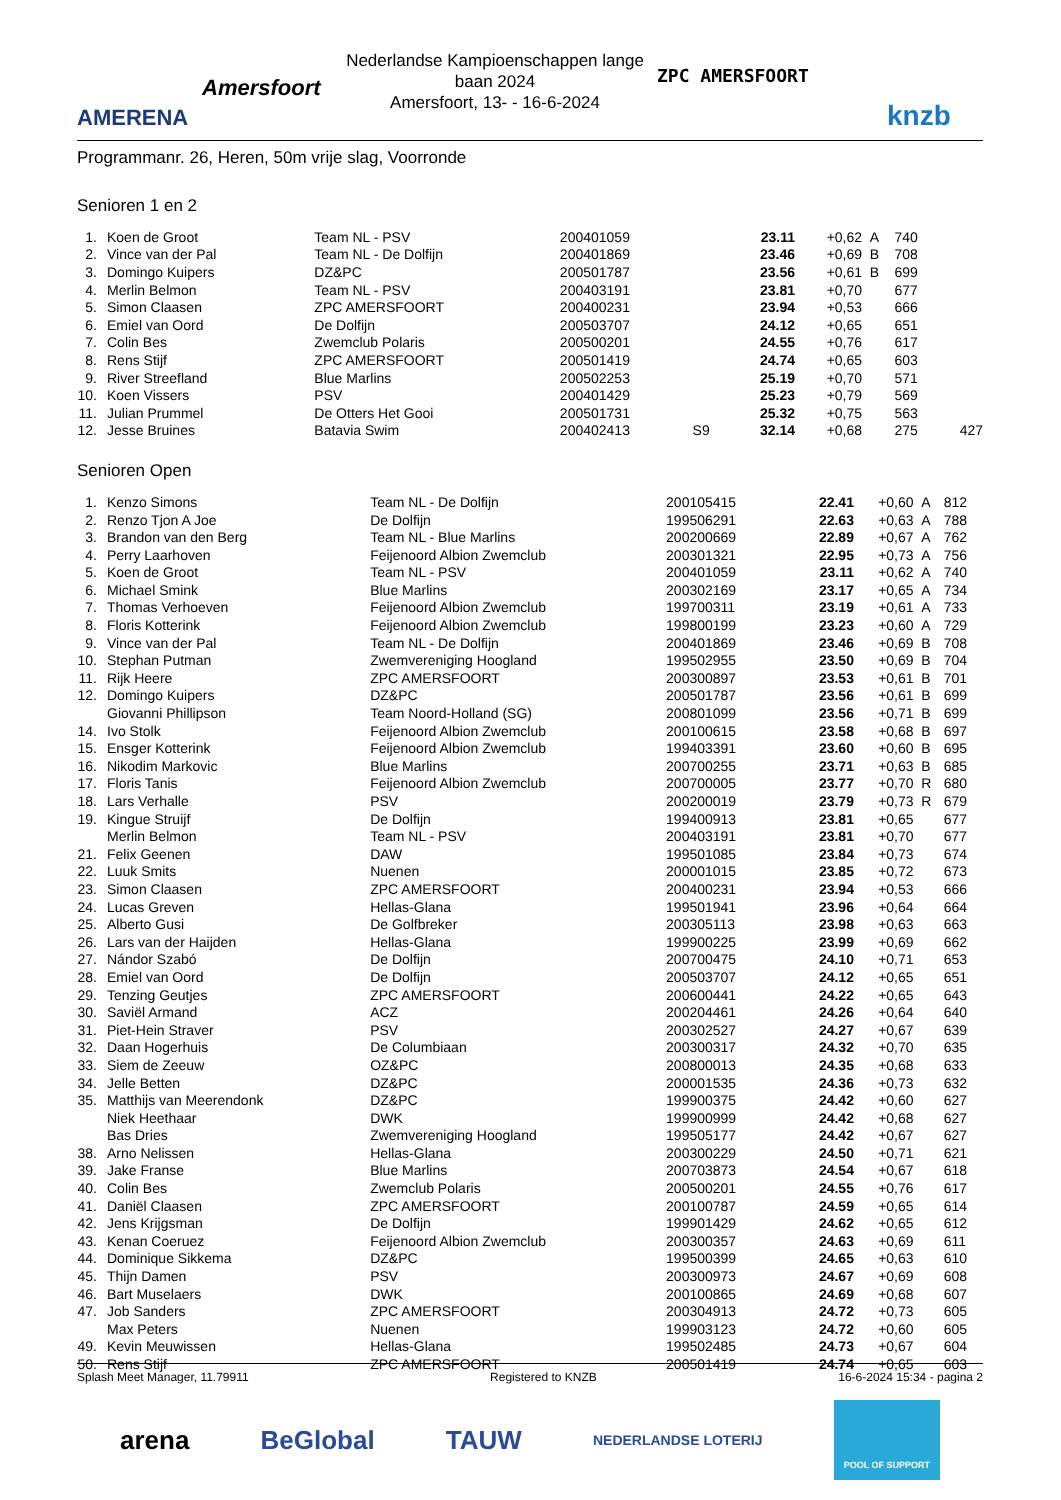AMERENA
Amersfoort ZPC AMERSFOORT
knzb
Nederlandse Kampioenschappen lange baan 2024
Amersfoort, 13- - 16-6-2024
Programmanr. 26, Heren, 50m vrije slag, Voorronde
Senioren 1 en 2
| 1. | Koen de Groot | Team NL - PSV | 200401059 | | 23.11 | +0,62 | A | 740 | |
| 2. | Vince van der Pal | Team NL - De Dolfijn | 200401869 | | 23.46 | +0,69 | B | 708 | |
| 3. | Domingo Kuipers | DZ&PC | 200501787 | | 23.56 | +0,61 | B | 699 | |
| 4. | Merlin Belmon | Team NL - PSV | 200403191 | | 23.81 | +0,70 | | 677 | |
| 5. | Simon Claasen | ZPC AMERSFOORT | 200400231 | | 23.94 | +0,53 | | 666 | |
| 6. | Emiel van Oord | De Dolfijn | 200503707 | | 24.12 | +0,65 | | 651 | |
| 7. | Colin Bes | Zwemclub Polaris | 200500201 | | 24.55 | +0,76 | | 617 | |
| 8. | Rens Stijf | ZPC AMERSFOORT | 200501419 | | 24.74 | +0,65 | | 603 | |
| 9. | River Streefland | Blue Marlins | 200502253 | | 25.19 | +0,70 | | 571 | |
| 10. | Koen Vissers | PSV | 200401429 | | 25.23 | +0,79 | | 569 | |
| 11. | Julian Prummel | De Otters Het Gooi | 200501731 | | 25.32 | +0,75 | | 563 | |
| 12. | Jesse Bruines | Batavia Swim | 200402413 | S9 | 32.14 | +0,68 | | 275 | 427 |
Senioren Open
| 1. | Kenzo Simons | Team NL - De Dolfijn | 200105415 | | 22.41 | +0,60 | A | 812 | |
| 2. | Renzo Tjon A Joe | De Dolfijn | 199506291 | | 22.63 | +0,63 | A | 788 | |
| 3. | Brandon van den Berg | Team NL - Blue Marlins | 200200669 | | 22.89 | +0,67 | A | 762 | |
| 4. | Perry Laarhoven | Feijenoord Albion Zwemclub | 200301321 | | 22.95 | +0,73 | A | 756 | |
| 5. | Koen de Groot | Team NL - PSV | 200401059 | | 23.11 | +0,62 | A | 740 | |
| 6. | Michael Smink | Blue Marlins | 200302169 | | 23.17 | +0,65 | A | 734 | |
| 7. | Thomas Verhoeven | Feijenoord Albion Zwemclub | 199700311 | | 23.19 | +0,61 | A | 733 | |
| 8. | Floris Kotterink | Feijenoord Albion Zwemclub | 199800199 | | 23.23 | +0,60 | A | 729 | |
| 9. | Vince van der Pal | Team NL - De Dolfijn | 200401869 | | 23.46 | +0,69 | B | 708 | |
| 10. | Stephan Putman | Zwemvereniging Hoogland | 199502955 | | 23.50 | +0,69 | B | 704 | |
| 11. | Rijk Heere | ZPC AMERSFOORT | 200300897 | | 23.53 | +0,61 | B | 701 | |
| 12. | Domingo Kuipers | DZ&PC | 200501787 | | 23.56 | +0,61 | B | 699 | |
| | Giovanni Phillipson | Team Noord-Holland (SG) | 200801099 | | 23.56 | +0,71 | B | 699 | |
| 14. | Ivo Stolk | Feijenoord Albion Zwemclub | 200100615 | | 23.58 | +0,68 | B | 697 | |
| 15. | Ensger Kotterink | Feijenoord Albion Zwemclub | 199403391 | | 23.60 | +0,60 | B | 695 | |
| 16. | Nikodim Markovic | Blue Marlins | 200700255 | | 23.71 | +0,63 | B | 685 | |
| 17. | Floris Tanis | Feijenoord Albion Zwemclub | 200700005 | | 23.77 | +0,70 | R | 680 | |
| 18. | Lars Verhalle | PSV | 200200019 | | 23.79 | +0,73 | R | 679 | |
| 19. | Kingue Struijf | De Dolfijn | 199400913 | | 23.81 | +0,65 | | 677 | |
| | Merlin Belmon | Team NL - PSV | 200403191 | | 23.81 | +0,70 | | 677 | |
| 21. | Felix Geenen | DAW | 199501085 | | 23.84 | +0,73 | | 674 | |
| 22. | Luuk Smits | Nuenen | 200001015 | | 23.85 | +0,72 | | 673 | |
| 23. | Simon Claasen | ZPC AMERSFOORT | 200400231 | | 23.94 | +0,53 | | 666 | |
| 24. | Lucas Greven | Hellas-Glana | 199501941 | | 23.96 | +0,64 | | 664 | |
| 25. | Alberto Gusi | De Golfbreker | 200305113 | | 23.98 | +0,63 | | 663 | |
| 26. | Lars van der Haijden | Hellas-Glana | 199900225 | | 23.99 | +0,69 | | 662 | |
| 27. | Nándor Szabó | De Dolfijn | 200700475 | | 24.10 | +0,71 | | 653 | |
| 28. | Emiel van Oord | De Dolfijn | 200503707 | | 24.12 | +0,65 | | 651 | |
| 29. | Tenzing Geutjes | ZPC AMERSFOORT | 200600441 | | 24.22 | +0,65 | | 643 | |
| 30. | Saviël Armand | ACZ | 200204461 | | 24.26 | +0,64 | | 640 | |
| 31. | Piet-Hein Straver | PSV | 200302527 | | 24.27 | +0,67 | | 639 | |
| 32. | Daan Hogerhuis | De Columbiaan | 200300317 | | 24.32 | +0,70 | | 635 | |
| 33. | Siem de Zeeuw | OZ&PC | 200800013 | | 24.35 | +0,68 | | 633 | |
| 34. | Jelle Betten | DZ&PC | 200001535 | | 24.36 | +0,73 | | 632 | |
| 35. | Matthijs van Meerendonk | DZ&PC | 199900375 | | 24.42 | +0,60 | | 627 | |
| | Niek Heethaar | DWK | 199900999 | | 24.42 | +0,68 | | 627 | |
| | Bas Dries | Zwemvereniging Hoogland | 199505177 | | 24.42 | +0,67 | | 627 | |
| 38. | Arno Nelissen | Hellas-Glana | 200300229 | | 24.50 | +0,71 | | 621 | |
| 39. | Jake Franse | Blue Marlins | 200703873 | | 24.54 | +0,67 | | 618 | |
| 40. | Colin Bes | Zwemclub Polaris | 200500201 | | 24.55 | +0,76 | | 617 | |
| 41. | Daniël Claasen | ZPC AMERSFOORT | 200100787 | | 24.59 | +0,65 | | 614 | |
| 42. | Jens Krijgsman | De Dolfijn | 199901429 | | 24.62 | +0,65 | | 612 | |
| 43. | Kenan Coeruez | Feijenoord Albion Zwemclub | 200300357 | | 24.63 | +0,69 | | 611 | |
| 44. | Dominique Sikkema | DZ&PC | 199500399 | | 24.65 | +0,63 | | 610 | |
| 45. | Thijn Damen | PSV | 200300973 | | 24.67 | +0,69 | | 608 | |
| 46. | Bart Muselaers | DWK | 200100865 | | 24.69 | +0,68 | | 607 | |
| 47. | Job Sanders | ZPC AMERSFOORT | 200304913 | | 24.72 | +0,73 | | 605 | |
| | Max Peters | Nuenen | 199903123 | | 24.72 | +0,60 | | 605 | |
| 49. | Kevin Meuwissen | Hellas-Glana | 199502485 | | 24.73 | +0,67 | | 604 | |
| 50. | Rens Stijf | ZPC AMERSFOORT | 200501419 | | 24.74 | +0,65 | | 603 | |
Splash Meet Manager, 11.79911 Registered to KNZB 16-6-2024 15:34 - pagina 2
arena BeGlobal TAUW NEDERLANDSE LOTERIJ POOL OF SUPPORT